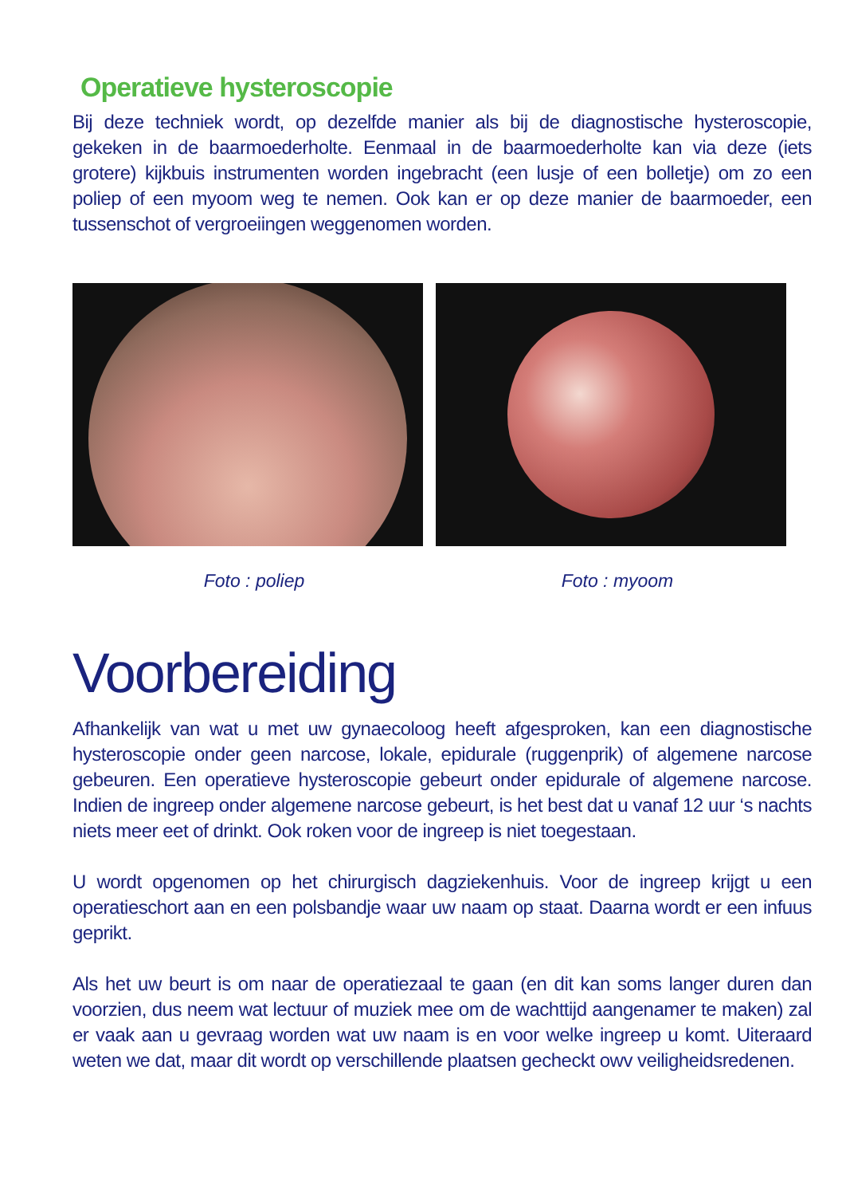Operatieve hysteroscopie
Bij deze techniek wordt, op dezelfde manier als bij de diagnostische hysteroscopie, gekeken in de baarmoederholte. Eenmaal in de baarmoederholte kan via deze (iets grotere) kijkbuis instrumenten worden ingebracht (een lusje of een bolletje) om zo een poliep of een myoom weg te nemen. Ook kan er op deze manier de baarmoeder, een tussenschot of vergroeiingen weggenomen worden.
Foto : poliep Foto : myoom
Voorbereiding
Afhankelijk van wat u met uw gynaecoloog heeft afgesproken, kan een diagnostische hysteroscopie onder geen narcose, lokale, epidurale (ruggenprik) of algemene narcose gebeuren. Een operatieve hysteroscopie gebeurt onder epidurale of algemene narcose. Indien de ingreep onder algemene narcose gebeurt, is het best dat u vanaf 12 uur ‘s nachts niets meer eet of drinkt. Ook roken voor de ingreep is niet toegestaan.
U wordt opgenomen op het chirurgisch dagziekenhuis. Voor de ingreep krijgt u een operatieschort aan en een polsbandje waar uw naam op staat. Daarna wordt er een infuus geprikt.
Als het uw beurt is om naar de operatiezaal te gaan (en dit kan soms langer duren dan voorzien, dus neem wat lectuur of muziek mee om de wachttijd aangenamer te maken) zal er vaak aan u gevraag worden wat uw naam is en voor welke ingreep u komt. Uiteraard weten we dat, maar dit wordt op verschillende plaatsen gecheckt owv veiligheidsredenen.